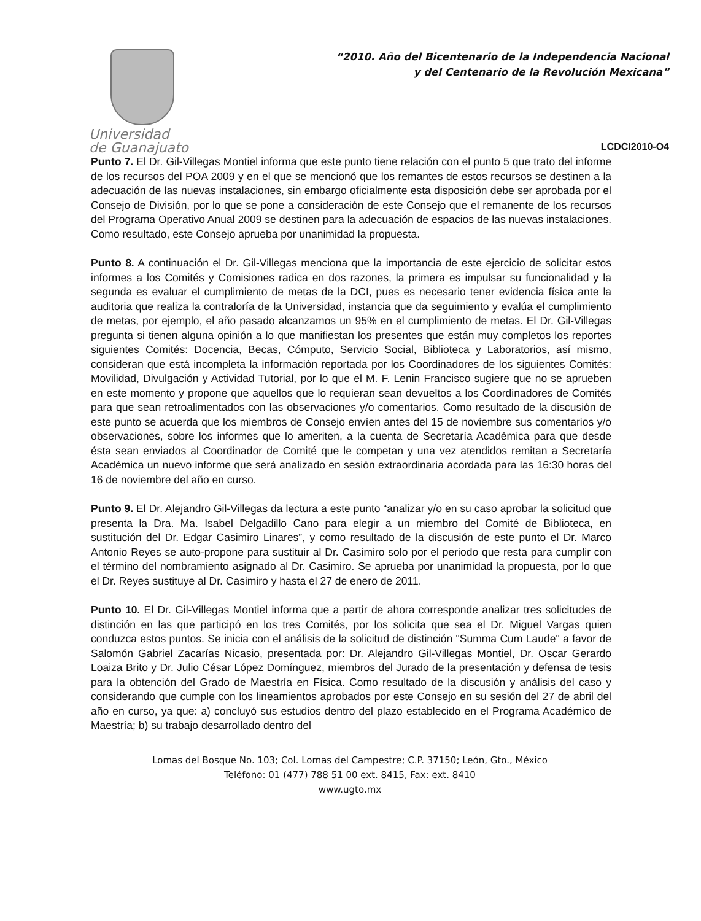Universidad
de Guanajuato
“2010. Año del Bicentenario de la Independencia Nacional
y del Centenario de la Revolución Mexicana”
LCDCI2010-O4
Punto 7. El Dr. Gil-Villegas Montiel informa que este punto tiene relación con el punto 5 que trato del informe de los recursos del POA 2009 y en el que se mencionó que los remantes de estos recursos se destinen a la adecuación de las nuevas instalaciones, sin embargo oficialmente esta disposición debe ser aprobada por el Consejo de División, por lo que se pone a consideración de este Consejo que el remanente de los recursos del Programa Operativo Anual 2009 se destinen para la adecuación de espacios de las nuevas instalaciones. Como resultado, este Consejo aprueba por unanimidad la propuesta.
Punto 8. A continuación el Dr. Gil-Villegas menciona que la importancia de este ejercicio de solicitar estos informes a los Comités y Comisiones radica en dos razones, la primera es impulsar su funcionalidad y la segunda es evaluar el cumplimiento de metas de la DCI, pues es necesario tener evidencia física ante la auditoria que realiza la contraloría de la Universidad, instancia que da seguimiento y evalúa el cumplimiento de metas, por ejemplo, el año pasado alcanzamos un 95% en el cumplimiento de metas. El Dr. Gil-Villegas pregunta si tienen alguna opinión a lo que manifiestan los presentes que están muy completos los reportes siguientes Comités: Docencia, Becas, Cómputo, Servicio Social, Biblioteca y Laboratorios, así mismo, consideran que está incompleta la información reportada por los Coordinadores de los siguientes Comités: Movilidad, Divulgación y Actividad Tutorial, por lo que el M. F. Lenin Francisco sugiere que no se aprueben en este momento y propone que aquellos que lo requieran sean devueltos a los Coordinadores de Comités para que sean retroalimentados con las observaciones y/o comentarios. Como resultado de la discusión de este punto se acuerda que los miembros de Consejo envíen antes del 15 de noviembre sus comentarios y/o observaciones, sobre los informes que lo ameriten, a la cuenta de Secretaría Académica para que desde ésta sean enviados al Coordinador de Comité que le competan y una vez atendidos remitan a Secretaría Académica un nuevo informe que será analizado en sesión extraordinaria acordada para las 16:30 horas del 16 de noviembre del año en curso.
Punto 9. El Dr. Alejandro Gil-Villegas da lectura a este punto “analizar y/o en su caso aprobar la solicitud que presenta la Dra. Ma. Isabel Delgadillo Cano para elegir a un miembro del Comité de Biblioteca, en sustitución del Dr. Edgar Casimiro Linares”, y como resultado de la discusión de este punto el Dr. Marco Antonio Reyes se auto-propone para sustituir al Dr. Casimiro solo por el periodo que resta para cumplir con el término del nombramiento asignado al Dr. Casimiro. Se aprueba por unanimidad la propuesta, por lo que el Dr. Reyes sustituye al Dr. Casimiro y hasta el 27 de enero de 2011.
Punto 10. El Dr. Gil-Villegas Montiel informa que a partir de ahora corresponde analizar tres solicitudes de distinción en las que participó en los tres Comités, por los solicita que sea el Dr. Miguel Vargas quien conduzca estos puntos. Se inicia con el análisis de la solicitud de distinción "Summa Cum Laude" a favor de Salomón Gabriel Zacarías Nicasio, presentada por: Dr. Alejandro Gil-Villegas Montiel, Dr. Oscar Gerardo Loaiza Brito y Dr. Julio César López Domínguez, miembros del Jurado de la presentación y defensa de tesis para la obtención del Grado de Maestría en Física. Como resultado de la discusión y análisis del caso y considerando que cumple con los lineamientos aprobados por este Consejo en su sesión del 27 de abril del año en curso, ya que: a) concluyó sus estudios dentro del plazo establecido en el Programa Académico de Maestría; b) su trabajo desarrollado dentro del
Lomas del Bosque No. 103; Col. Lomas del Campestre; C.P. 37150; León, Gto., México
Teléfono: 01 (477) 788 51 00 ext. 8415, Fax: ext. 8410
www.ugto.mx